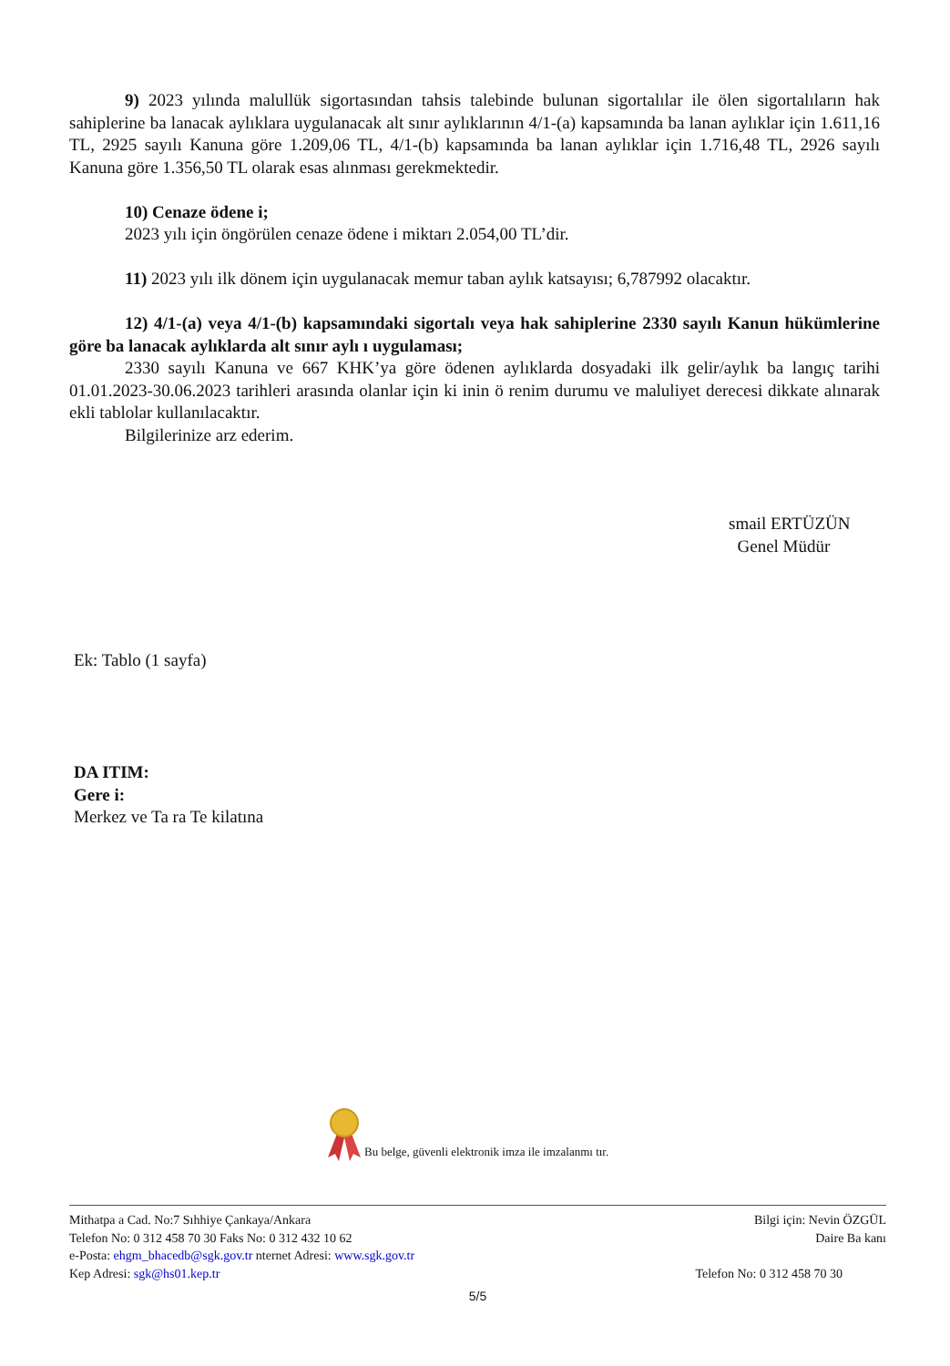9) 2023 yılında malullük sigortasından tahsis talebinde bulunan sigortalılar ile ölen sigortalıların hak sahiplerine ba lanacak aylıklara uygulanacak alt sınır aylıklarının 4/1-(a) kapsamında ba lanan aylıklar için 1.611,16 TL, 2925 sayılı Kanuna göre 1.209,06 TL, 4/1-(b) kapsamında ba lanan aylıklar için 1.716,48 TL, 2926 sayılı Kanuna göre 1.356,50 TL olarak esas alınması gerekmektedir.
10) Cenaze ödene i;
2023 yılı için öngörülen cenaze ödene i miktarı 2.054,00 TL’dir.
11) 2023 yılı ilk dönem için uygulanacak memur taban aylık katsayısı; 6,787992 olacaktır.
12) 4/1-(a) veya 4/1-(b) kapsamındaki sigortalı veya hak sahiplerine 2330 sayılı Kanun hükümlerine göre ba lanacak aylıklarda alt sınır aylı ı uygulaması;
2330 sayılı Kanuna ve 667 KHK’ya göre ödenen aylıklarda dosyadaki ilk gelir/aylık ba langıç tarihi 01.01.2023-30.06.2023 tarihleri arasında olanlar için ki inin ö renim durumu ve maluliyet derecesi dikkate alınarak ekli tablolar kullanılacaktır.
Bilgilerinize arz ederim.
smail ERTÜZÜN
Genel Müdür
Ek: Tablo (1 sayfa)
DA ITIM:
Gere i:
Merkez ve Ta ra Te kilatına
Bu belge, güvenli elektronik imza ile imzalanmı tır.
Mithatpa a Cad. No:7 Sıhhiye Çankaya/Ankara Bilgi için: Nevin ÖZGÜL
Telefon No: 0 312 458 70 30 Faks No: 0 312 432 10 62 Daire Ba kanı
e-Posta: ehgm_bhacedb@sgk.gov.tr nternet Adresi: www.sgk.gov.tr
Kep Adresi: sgk@hs01.kep.tr Telefon No: 0 312 458 70 30
5/5